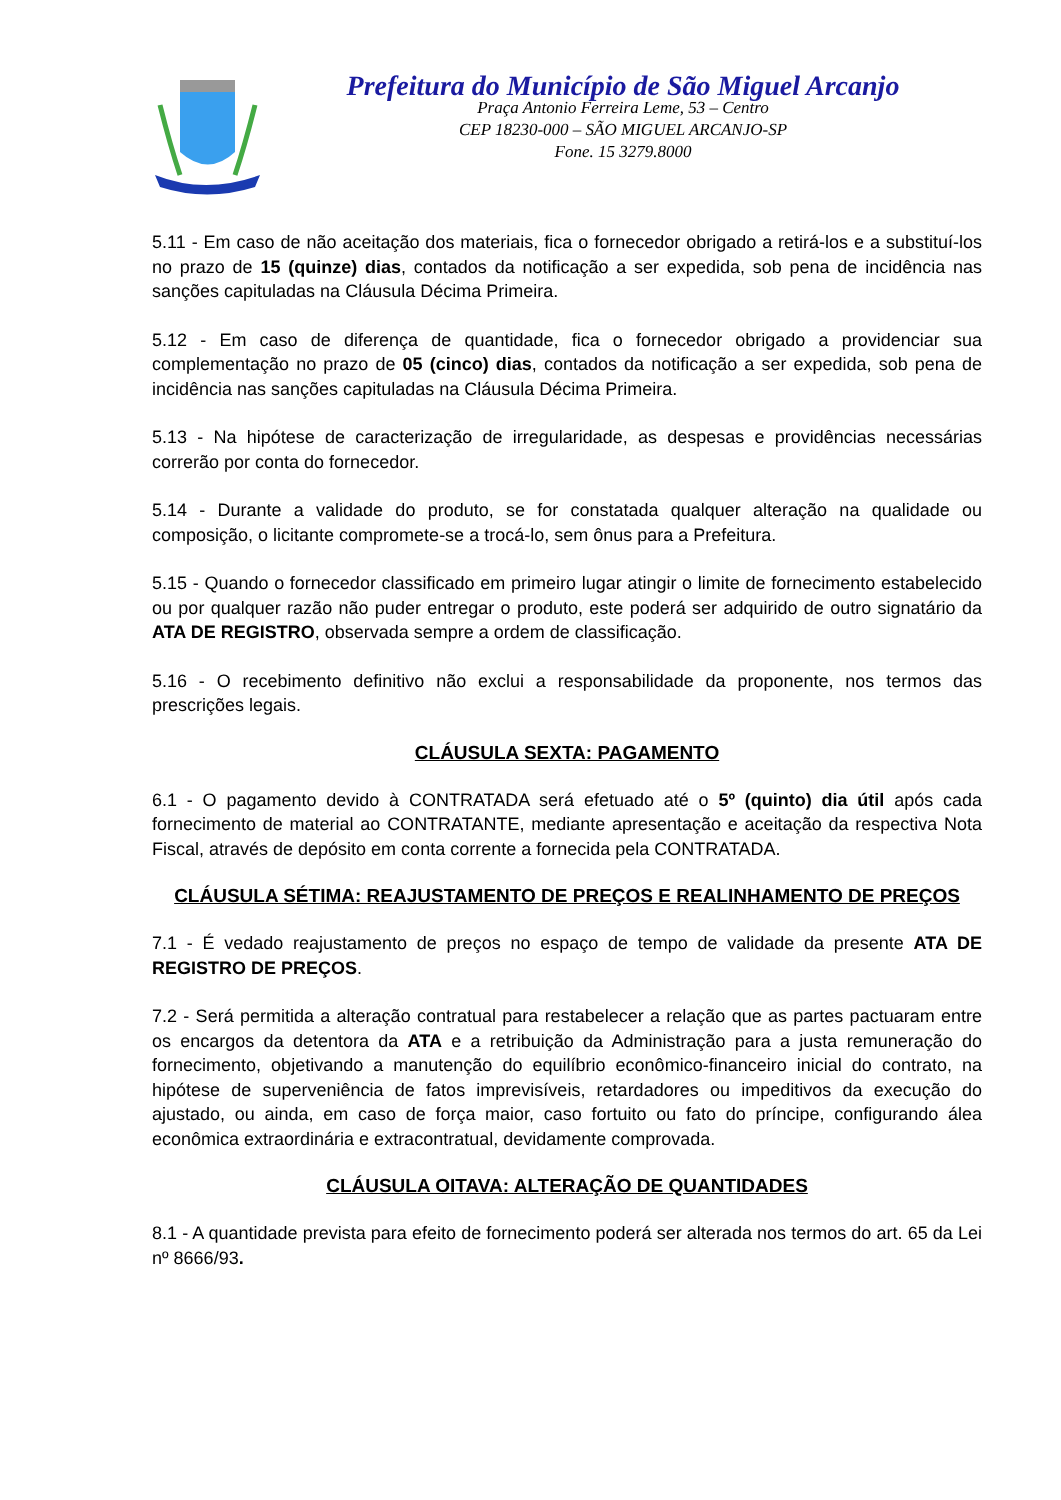Prefeitura do Município de São Miguel Arcanjo
Praça Antonio Ferreira Leme, 53 – Centro
CEP 18230-000 – SÃO MIGUEL ARCANJO-SP
Fone. 15 3279.8000
5.11 - Em caso de não aceitação dos materiais, fica o fornecedor obrigado a retirá-los e a substituí-los no prazo de 15 (quinze) dias, contados da notificação a ser expedida, sob pena de incidência nas sanções capituladas na Cláusula Décima Primeira.
5.12 - Em caso de diferença de quantidade, fica o fornecedor obrigado a providenciar sua complementação no prazo de 05 (cinco) dias, contados da notificação a ser expedida, sob pena de incidência nas sanções capituladas na Cláusula Décima Primeira.
5.13 - Na hipótese de caracterização de irregularidade, as despesas e providências necessárias correrão por conta do fornecedor.
5.14 - Durante a validade do produto, se for constatada qualquer alteração na qualidade ou composição, o licitante compromete-se a trocá-lo, sem ônus para a Prefeitura.
5.15 - Quando o fornecedor classificado em primeiro lugar atingir o limite de fornecimento estabelecido ou por qualquer razão não puder entregar o produto, este poderá ser adquirido de outro signatário da ATA DE REGISTRO, observada sempre a ordem de classificação.
5.16 - O recebimento definitivo não exclui a responsabilidade da proponente, nos termos das prescrições legais.
CLÁUSULA SEXTA: PAGAMENTO
6.1 - O pagamento devido à CONTRATADA será efetuado até o 5º (quinto) dia útil após cada fornecimento de material ao CONTRATANTE, mediante apresentação e aceitação da respectiva Nota Fiscal, através de depósito em conta corrente a fornecida pela CONTRATADA.
CLÁUSULA SÉTIMA: REAJUSTAMENTO DE PREÇOS E REALINHAMENTO DE PREÇOS
7.1 - É vedado reajustamento de preços no espaço de tempo de validade da presente ATA DE REGISTRO DE PREÇOS.
7.2 - Será permitida a alteração contratual para restabelecer a relação que as partes pactuaram entre os encargos da detentora da ATA e a retribuição da Administração para a justa remuneração do fornecimento, objetivando a manutenção do equilíbrio econômico-financeiro inicial do contrato, na hipótese de superveniência de fatos imprevisíveis, retardadores ou impeditivos da execução do ajustado, ou ainda, em caso de força maior, caso fortuito ou fato do príncipe, configurando álea econômica extraordinária e extracontratual, devidamente comprovada.
CLÁUSULA OITAVA: ALTERAÇÃO DE QUANTIDADES
8.1 - A quantidade prevista para efeito de fornecimento poderá ser alterada nos termos do art. 65 da Lei nº 8666/93.